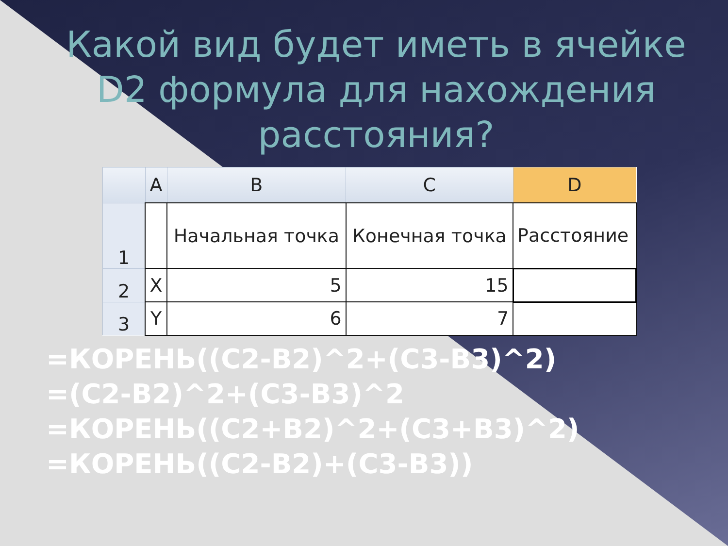Какой вид будет иметь в ячейке D2 формула для нахождения расстояния?
| | A | B | C | D |
| --- | --- | --- | --- | --- |
| 1 | | Начальная точка | Конечная точка | Расстояние |
| 2 | X | 5 | 15 | |
| 3 | Y | 6 | 7 | |
=КОРЕНЬ((C2-B2)^2+(C3-B3)^2)
=(C2-B2)^2+(C3-B3)^2
=КОРЕНЬ((C2+B2)^2+(C3+B3)^2)
=КОРЕНЬ((C2-B2)+(C3-B3))